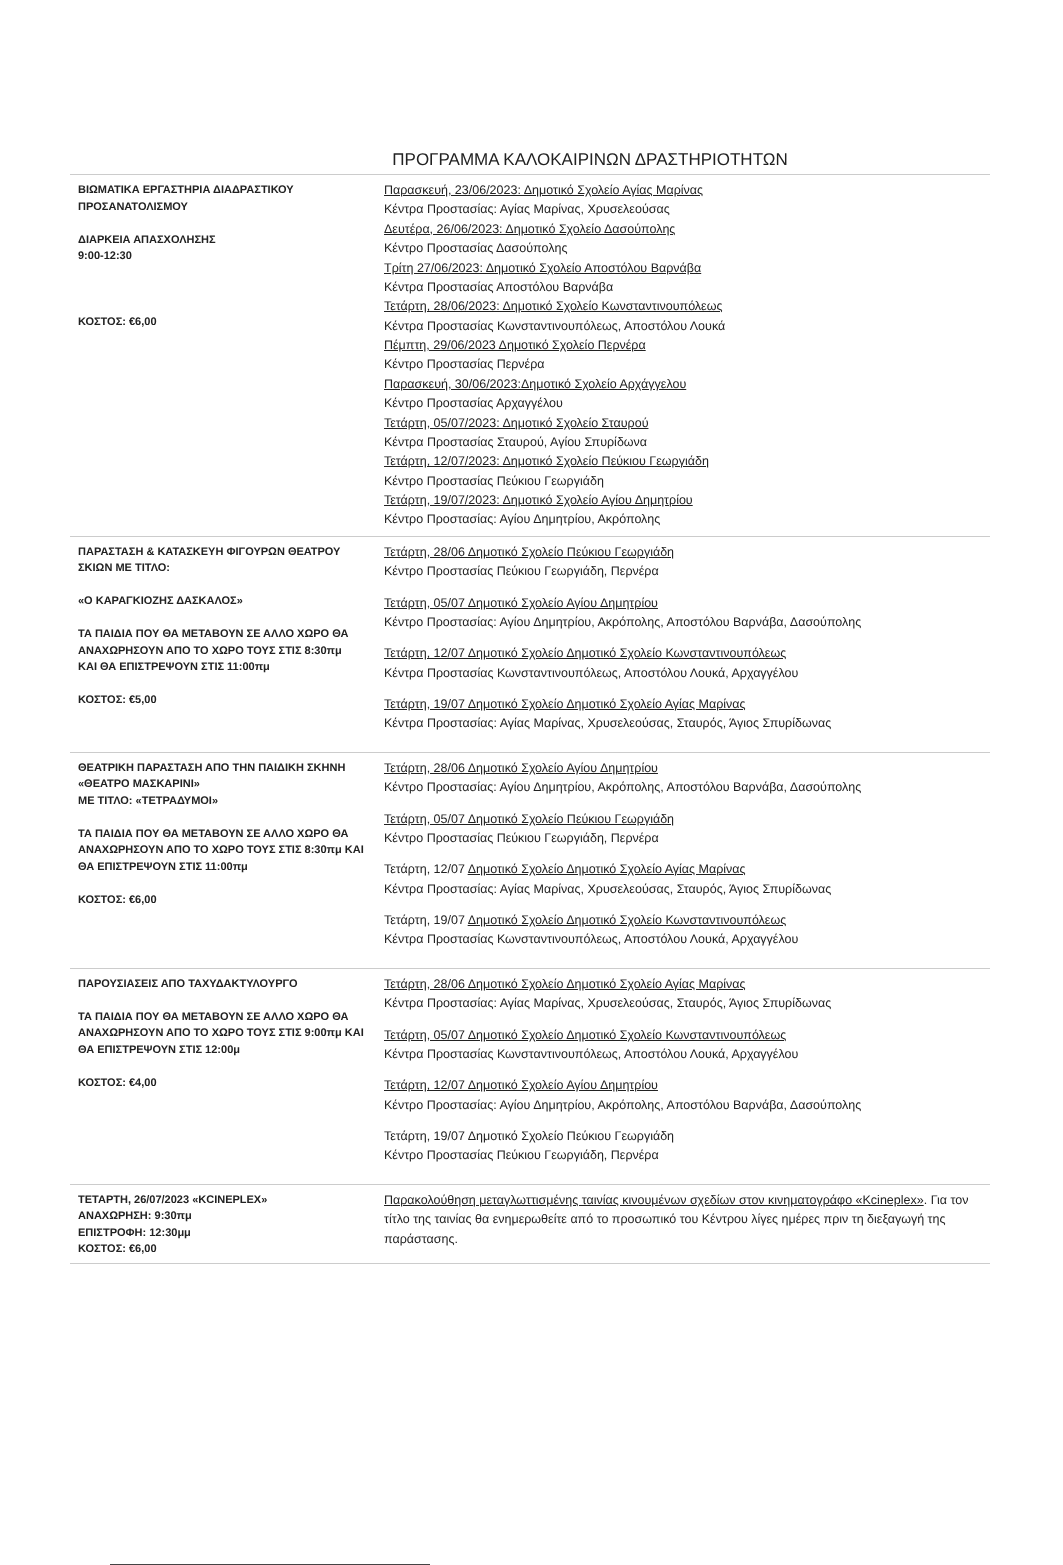ΠΡΟΓΡΑΜΜΑ ΚΑΛΟΚΑΙΡΙΝΩΝ ΔΡΑΣΤΗΡΙΟΤΗΤΩΝ
| ΒΙΩΜΑΤΙΚΑ ΕΡΓΑΣΤΗΡΙΑ ΔΙΑΔΡΑΣΤΙΚΟΥ ΠΡΟΣΑΝΑΤΟΛΙΣΜΟΥ ΔΙΑΡΚΕΙΑ ΑΠΑΣΧΟΛΗΣΗΣ 9:00-12:30 ΚΟΣΤΟΣ: €6,00 | Παρασκευή, 23/06/2023: Δημοτικό Σχολείο Αγίας Μαρίνας Κέντρα Προστασίας: Αγίας Μαρίνας, Χρυσελεούσας Δευτέρα, 26/06/2023: Δημοτικό Σχολείο Δασούπολης Κέντρο Προστασίας Δασούπολης Τρίτη 27/06/2023: Δημοτικό Σχολείο Αποστόλου Βαρνάβα Κέντρα Προστασίας Αποστόλου Βαρνάβα Τετάρτη, 28/06/2023: Δημοτικό Σχολείο Κωνσταντινουπόλεως Κέντρα Προστασίας Κωνσταντινουπόλεως, Αποστόλου Λουκά Πέμπτη, 29/06/2023 Δημοτικό Σχολείο Περνέρα Κέντρο Προστασίας Περνέρα Παρασκευή, 30/06/2023:Δημοτικό Σχολείο Αρχάγγελου Κέντρο Προστασίας Αρχαγγέλου Τετάρτη, 05/07/2023: Δημοτικό Σχολείο Σταυρού Κέντρα Προστασίας Σταυρού, Αγίου Σπυρίδωνα Τετάρτη, 12/07/2023: Δημοτικό Σχολείο Πεύκιου Γεωργιάδη Κέντρο Προστασίας Πεύκιου Γεωργιάδη Τετάρτη, 19/07/2023: Δημοτικό Σχολείο Αγίου Δημητρίου Κέντρο Προστασίας: Αγίου Δημητρίου, Ακρόπολης |
| ΠΑΡΑΣΤΑΣΗ & ΚΑΤΑΣΚΕΥΗ ΦΙΓΟΥΡΩΝ ΘΕΑΤΡΟΥ ΣΚΙΩΝ ΜΕ ΤΙΤΛΟ: «Ο ΚΑΡΑΓΚΙΟΖΗΣ ΔΑΣΚΑΛΟΣ» ΤΑ ΠΑΙΔΙΑ ΠΟΥ ΘΑ ΜΕΤΑΒΟΥΝ ΣΕ ΑΛΛΟ ΧΩΡΟ ΘΑ ΑΝΑΧΩΡΗΣΟΥΝ ΑΠΟ ΤΟ ΧΩΡΟ ΤΟΥΣ ΣΤΙΣ 8:30πμ ΚΑΙ ΘΑ ΕΠΙΣΤΡΕΨΟΥΝ ΣΤΙΣ 11:00πμ ΚΟΣΤΟΣ: €5,00 | Τετάρτη, 28/06 Δημοτικό Σχολείο Πεύκιου Γεωργιάδη Κέντρο Προστασίας Πεύκιου Γεωργιάδη, Περνέρα Τετάρτη, 05/07 Δημοτικό Σχολείο Αγίου Δημητρίου Κέντρο Προστασίας: Αγίου Δημητρίου, Ακρόπολης, Αποστόλου Βαρνάβα, Δασούπολης Τετάρτη, 12/07 Δημοτικό Σχολείο Δημοτικό Σχολείο Κωνσταντινουπόλεως Κέντρα Προστασίας Κωνσταντινουπόλεως, Αποστόλου Λουκά, Αρχαγγέλου Τετάρτη, 19/07 Δημοτικό Σχολείο Δημοτικό Σχολείο Αγίας Μαρίνας Κέντρα Προστασίας: Αγίας Μαρίνας, Χρυσελεούσας, Σταυρός, Άγιος Σπυρίδωνας |
| ΘΕΑΤΡΙΚΗ ΠΑΡΑΣΤΑΣΗ ΑΠΟ ΤΗΝ ΠΑΙΔΙΚΗ ΣΚΗΝΗ «ΘΕΑΤΡΟ ΜΑΣΚΑΡΙΝΙ» ΜΕ ΤΙΤΛΟ: «ΤΕΤΡΑΔΥΜΟΙ» ΤΑ ΠΑΙΔΙΑ ΠΟΥ ΘΑ ΜΕΤΑΒΟΥΝ ΣΕ ΑΛΛΟ ΧΩΡΟ ΘΑ ΑΝΑΧΩΡΗΣΟΥΝ ΑΠΟ ΤΟ ΧΩΡΟ ΤΟΥΣ ΣΤΙΣ 8:30πμ ΚΑΙ ΘΑ ΕΠΙΣΤΡΕΨΟΥΝ ΣΤΙΣ 11:00πμ ΚΟΣΤΟΣ: €6,00 | Τετάρτη, 28/06 Δημοτικό Σχολείο Αγίου Δημητρίου Κέντρο Προστασίας: Αγίου Δημητρίου, Ακρόπολης, Αποστόλου Βαρνάβα, Δασούπολης Τετάρτη, 05/07 Δημοτικό Σχολείο Πεύκιου Γεωργιάδη Κέντρο Προστασίας Πεύκιου Γεωργιάδη, Περνέρα Τετάρτη, 12/07 Δημοτικό Σχολείο Δημοτικό Σχολείο Αγίας Μαρίνας Κέντρα Προστασίας: Αγίας Μαρίνας, Χρυσελεούσας, Σταυρός, Άγιος Σπυρίδωνας Τετάρτη, 19/07 Δημοτικό Σχολείο Δημοτικό Σχολείο Κωνσταντινουπόλεως Κέντρα Προστασίας Κωνσταντινουπόλεως, Αποστόλου Λουκά, Αρχαγγέλου |
| ΠΑΡΟΥΣΙΑΣΕΙΣ ΑΠΟ ΤΑΧΥΔΑΚΤΥΛΟΥΡΓΟ ΤΑ ΠΑΙΔΙΑ ΠΟΥ ΘΑ ΜΕΤΑΒΟΥΝ ΣΕ ΑΛΛΟ ΧΩΡΟ ΘΑ ΑΝΑΧΩΡΗΣΟΥΝ ΑΠΟ ΤΟ ΧΩΡΟ ΤΟΥΣ ΣΤΙΣ 9:00πμ ΚΑΙ ΘΑ ΕΠΙΣΤΡΕΨΟΥΝ ΣΤΙΣ 12:00μ ΚΟΣΤΟΣ: €4,00 | Τετάρτη, 28/06 Δημοτικό Σχολείο Δημοτικό Σχολείο Αγίας Μαρίνας Κέντρα Προστασίας: Αγίας Μαρίνας, Χρυσελεούσας, Σταυρός, Άγιος Σπυρίδωνας Τετάρτη, 05/07 Δημοτικό Σχολείο Δημοτικό Σχολείο Κωνσταντινουπόλεως Κέντρα Προστασίας Κωνσταντινουπόλεως, Αποστόλου Λουκά, Αρχαγγέλου Τετάρτη, 12/07 Δημοτικό Σχολείο Αγίου Δημητρίου Κέντρο Προστασίας: Αγίου Δημητρίου, Ακρόπολης, Αποστόλου Βαρνάβα, Δασούπολης Τετάρτη, 19/07 Δημοτικό Σχολείο Πεύκιου Γεωργιάδη Κέντρο Προστασίας Πεύκιου Γεωργιάδη, Περνέρα |
| ΤΕΤΑΡΤΗ, 26/07/2023 «KCINEPLEX» ΑΝΑΧΩΡΗΣΗ: 9:30πμ ΕΠΙΣΤΡΟΦΗ: 12:30μμ ΚΟΣΤΟΣ: €6,00 | Παρακολούθηση μεταγλωττισμένης ταινίας κινουμένων σχεδίων στον κινηματογράφο «Kcineplex» . Για τον τίτλο της ταινίας θα ενημερωθείτε από το προσωπικό του Κέντρου λίγες ημέρες πριν τη διεξαγωγή της παράστασης. |